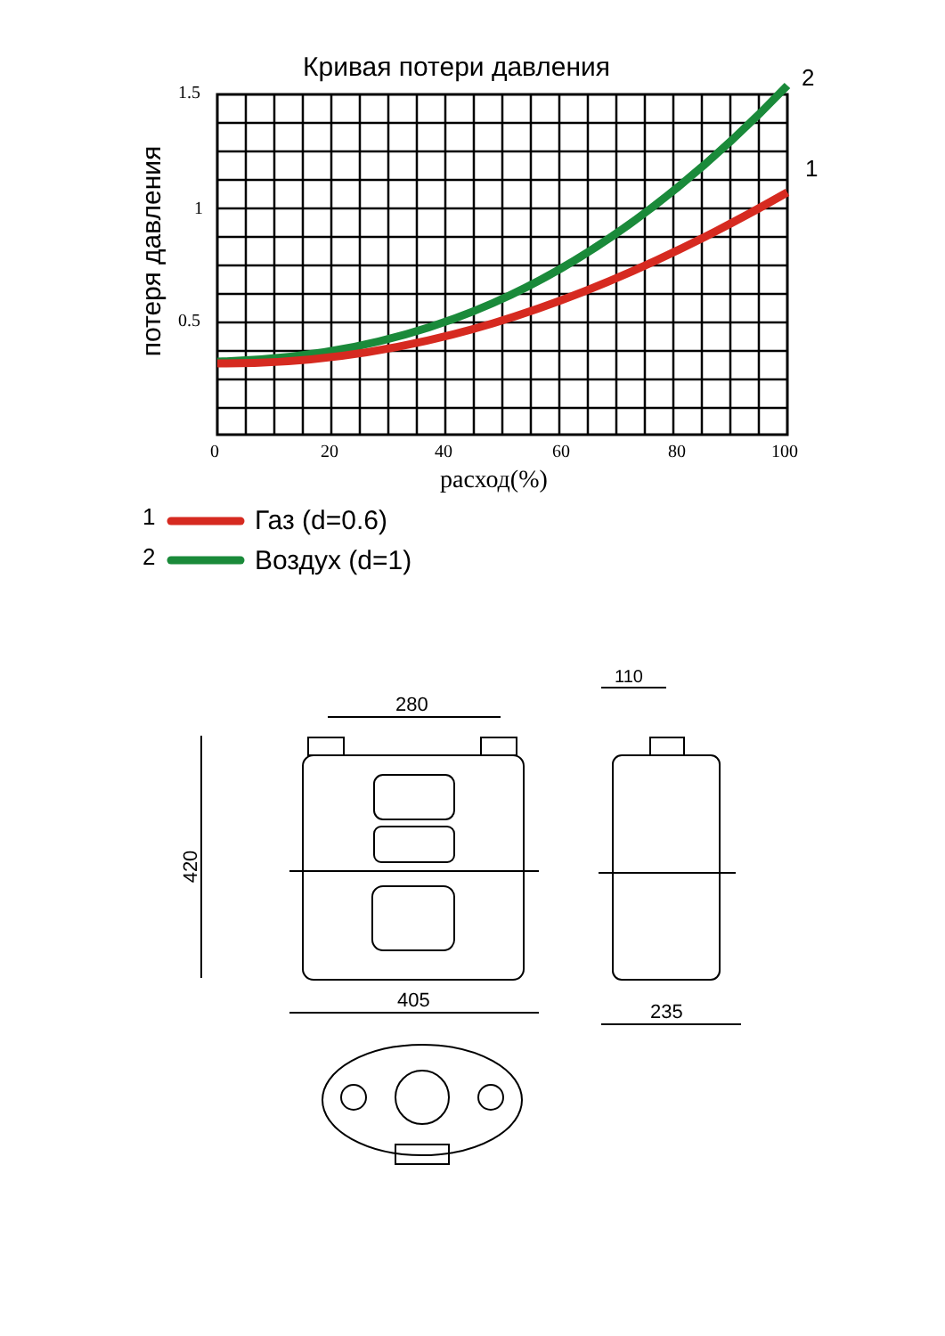Кривая потери давления 2
1
1.5
1
0.5
потеря давления
0 20 40 60 80 100
расход(%)
1 Газ (d=0.6)
2 Воздух (d=1)
280
110
420
405 235